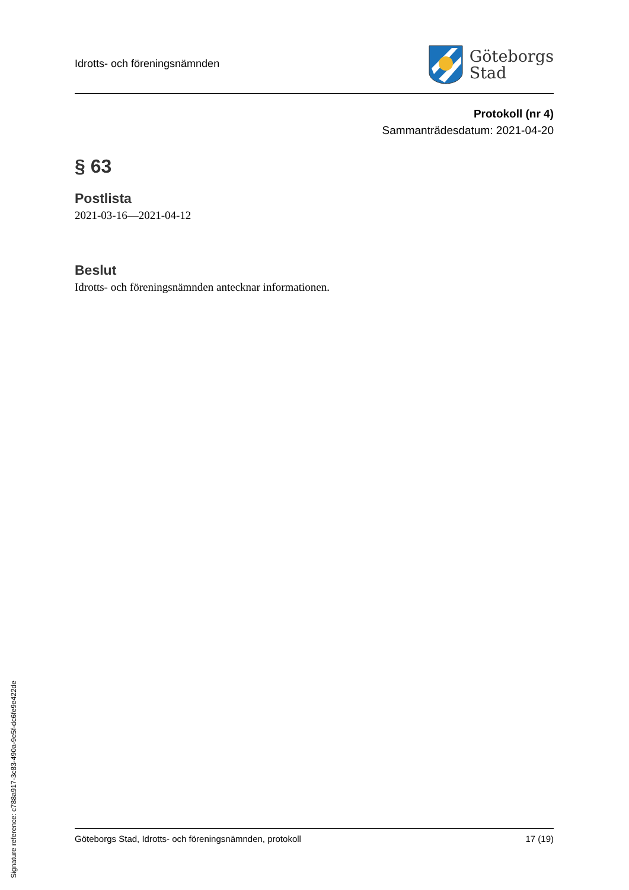Idrotts- och föreningsnämnden
Göteborgs
Stad
Protokoll (nr 4)
Sammanträdesdatum: 2021-04-20
§ 63
Postlista
2021-03-16—2021-04-12
Beslut
Idrotts- och föreningsnämnden antecknar informationen.
Göteborgs Stad, Idrotts- och föreningsnämnden, protokoll 17 (19)
Signature reference: c788a917-3c83-490a-9e5f-dc6fe9e422de